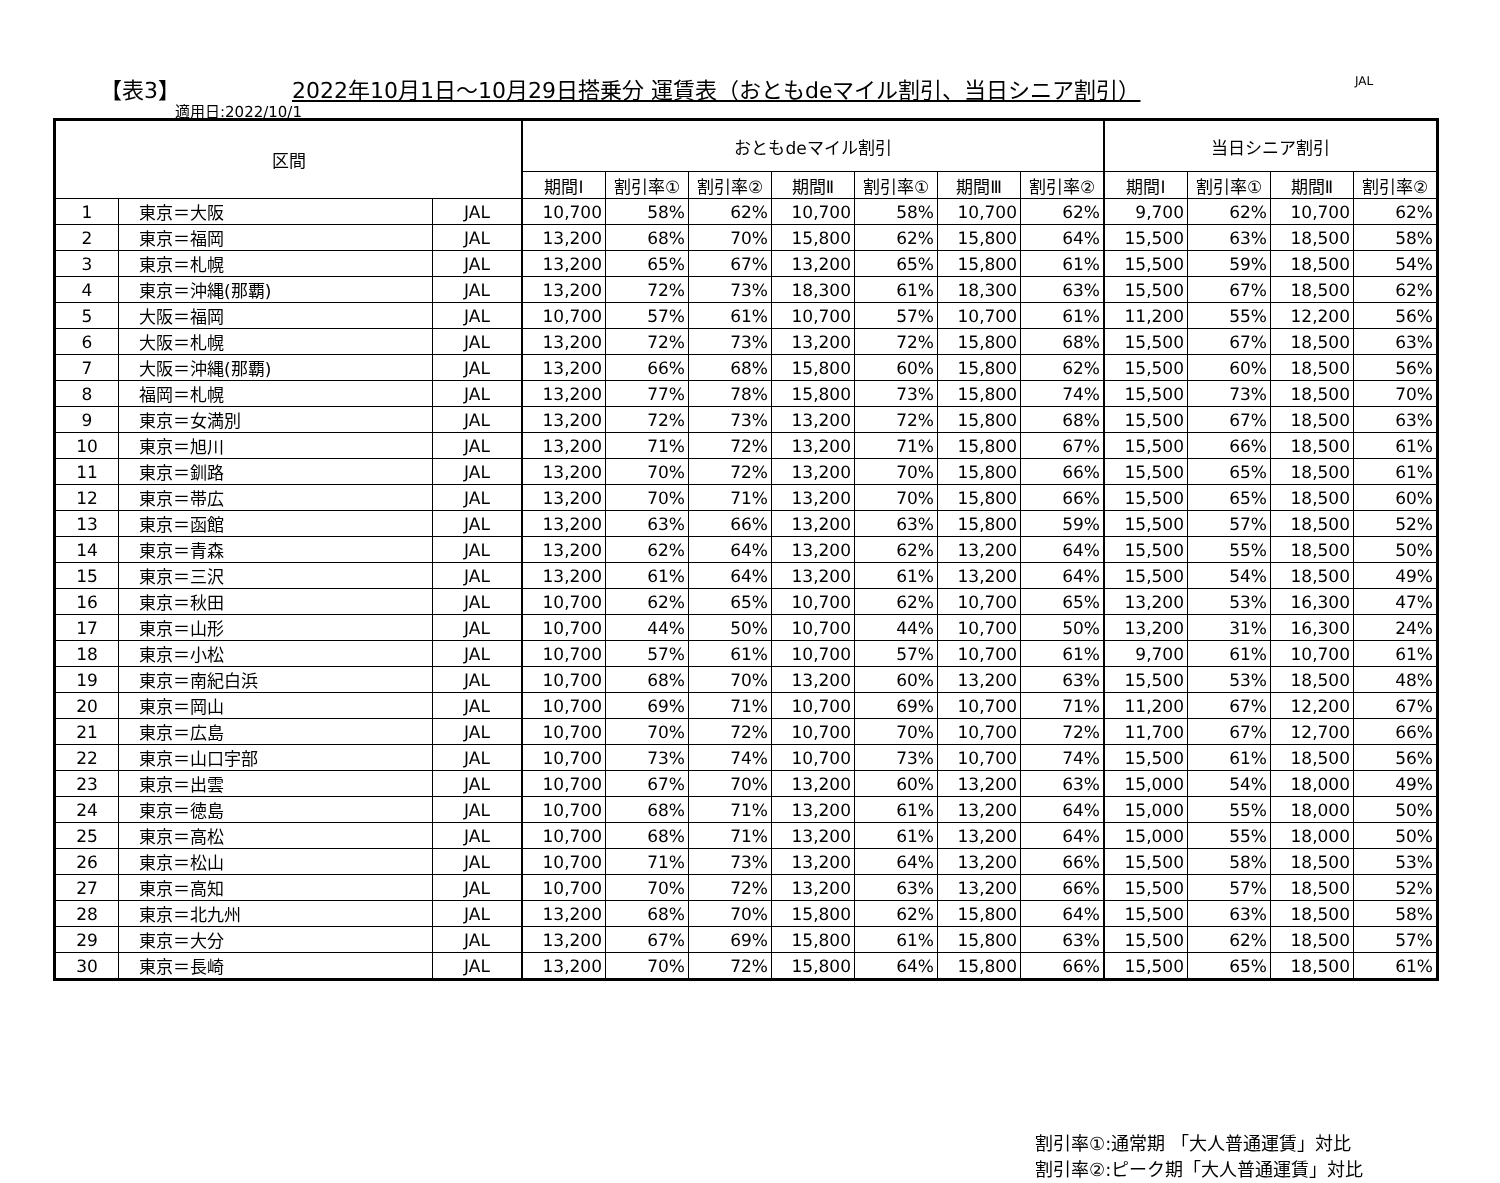【表3】
2022年10月1日～10月29日搭乗分 運賃表（おともdeマイル割引、当日シニア割引）
JAL
適用日:2022/10/1
| 区間 | | | おともdeマイル割引 | | | | | | | 当日シニア割引 | | | |
| --- | --- | --- | --- | --- | --- | --- | --- | --- | --- | --- | --- | --- | --- |
| | | | 期間Ⅰ | 割引率① | 割引率② | 期間Ⅱ | 割引率① | 期間Ⅲ | 割引率② | 期間Ⅰ | 割引率① | 期間Ⅱ | 割引率② |
| 1 | 東京＝大阪 | JAL | 10,700 | 58% | 62% | 10,700 | 58% | 10,700 | 62% | 9,700 | 62% | 10,700 | 62% |
| 2 | 東京＝福岡 | JAL | 13,200 | 68% | 70% | 15,800 | 62% | 15,800 | 64% | 15,500 | 63% | 18,500 | 58% |
| 3 | 東京＝札幌 | JAL | 13,200 | 65% | 67% | 13,200 | 65% | 15,800 | 61% | 15,500 | 59% | 18,500 | 54% |
| 4 | 東京＝沖縄(那覇) | JAL | 13,200 | 72% | 73% | 18,300 | 61% | 18,300 | 63% | 15,500 | 67% | 18,500 | 62% |
| 5 | 大阪＝福岡 | JAL | 10,700 | 57% | 61% | 10,700 | 57% | 10,700 | 61% | 11,200 | 55% | 12,200 | 56% |
| 6 | 大阪＝札幌 | JAL | 13,200 | 72% | 73% | 13,200 | 72% | 15,800 | 68% | 15,500 | 67% | 18,500 | 63% |
| 7 | 大阪＝沖縄(那覇) | JAL | 13,200 | 66% | 68% | 15,800 | 60% | 15,800 | 62% | 15,500 | 60% | 18,500 | 56% |
| 8 | 福岡＝札幌 | JAL | 13,200 | 77% | 78% | 15,800 | 73% | 15,800 | 74% | 15,500 | 73% | 18,500 | 70% |
| 9 | 東京＝女満別 | JAL | 13,200 | 72% | 73% | 13,200 | 72% | 15,800 | 68% | 15,500 | 67% | 18,500 | 63% |
| 10 | 東京＝旭川 | JAL | 13,200 | 71% | 72% | 13,200 | 71% | 15,800 | 67% | 15,500 | 66% | 18,500 | 61% |
| 11 | 東京＝釧路 | JAL | 13,200 | 70% | 72% | 13,200 | 70% | 15,800 | 66% | 15,500 | 65% | 18,500 | 61% |
| 12 | 東京＝帯広 | JAL | 13,200 | 70% | 71% | 13,200 | 70% | 15,800 | 66% | 15,500 | 65% | 18,500 | 60% |
| 13 | 東京＝函館 | JAL | 13,200 | 63% | 66% | 13,200 | 63% | 15,800 | 59% | 15,500 | 57% | 18,500 | 52% |
| 14 | 東京＝青森 | JAL | 13,200 | 62% | 64% | 13,200 | 62% | 13,200 | 64% | 15,500 | 55% | 18,500 | 50% |
| 15 | 東京＝三沢 | JAL | 13,200 | 61% | 64% | 13,200 | 61% | 13,200 | 64% | 15,500 | 54% | 18,500 | 49% |
| 16 | 東京＝秋田 | JAL | 10,700 | 62% | 65% | 10,700 | 62% | 10,700 | 65% | 13,200 | 53% | 16,300 | 47% |
| 17 | 東京＝山形 | JAL | 10,700 | 44% | 50% | 10,700 | 44% | 10,700 | 50% | 13,200 | 31% | 16,300 | 24% |
| 18 | 東京＝小松 | JAL | 10,700 | 57% | 61% | 10,700 | 57% | 10,700 | 61% | 9,700 | 61% | 10,700 | 61% |
| 19 | 東京＝南紀白浜 | JAL | 10,700 | 68% | 70% | 13,200 | 60% | 13,200 | 63% | 15,500 | 53% | 18,500 | 48% |
| 20 | 東京＝岡山 | JAL | 10,700 | 69% | 71% | 10,700 | 69% | 10,700 | 71% | 11,200 | 67% | 12,200 | 67% |
| 21 | 東京＝広島 | JAL | 10,700 | 70% | 72% | 10,700 | 70% | 10,700 | 72% | 11,700 | 67% | 12,700 | 66% |
| 22 | 東京＝山口宇部 | JAL | 10,700 | 73% | 74% | 10,700 | 73% | 10,700 | 74% | 15,500 | 61% | 18,500 | 56% |
| 23 | 東京＝出雲 | JAL | 10,700 | 67% | 70% | 13,200 | 60% | 13,200 | 63% | 15,000 | 54% | 18,000 | 49% |
| 24 | 東京＝徳島 | JAL | 10,700 | 68% | 71% | 13,200 | 61% | 13,200 | 64% | 15,000 | 55% | 18,000 | 50% |
| 25 | 東京＝高松 | JAL | 10,700 | 68% | 71% | 13,200 | 61% | 13,200 | 64% | 15,000 | 55% | 18,000 | 50% |
| 26 | 東京＝松山 | JAL | 10,700 | 71% | 73% | 13,200 | 64% | 13,200 | 66% | 15,500 | 58% | 18,500 | 53% |
| 27 | 東京＝高知 | JAL | 10,700 | 70% | 72% | 13,200 | 63% | 13,200 | 66% | 15,500 | 57% | 18,500 | 52% |
| 28 | 東京＝北九州 | JAL | 13,200 | 68% | 70% | 15,800 | 62% | 15,800 | 64% | 15,500 | 63% | 18,500 | 58% |
| 29 | 東京＝大分 | JAL | 13,200 | 67% | 69% | 15,800 | 61% | 15,800 | 63% | 15,500 | 62% | 18,500 | 57% |
| 30 | 東京＝長崎 | JAL | 13,200 | 70% | 72% | 15,800 | 64% | 15,800 | 66% | 15,500 | 65% | 18,500 | 61% |
割引率①:通常期 「大人普通運賃」対比
割引率②:ピーク期「大人普通運賃」対比